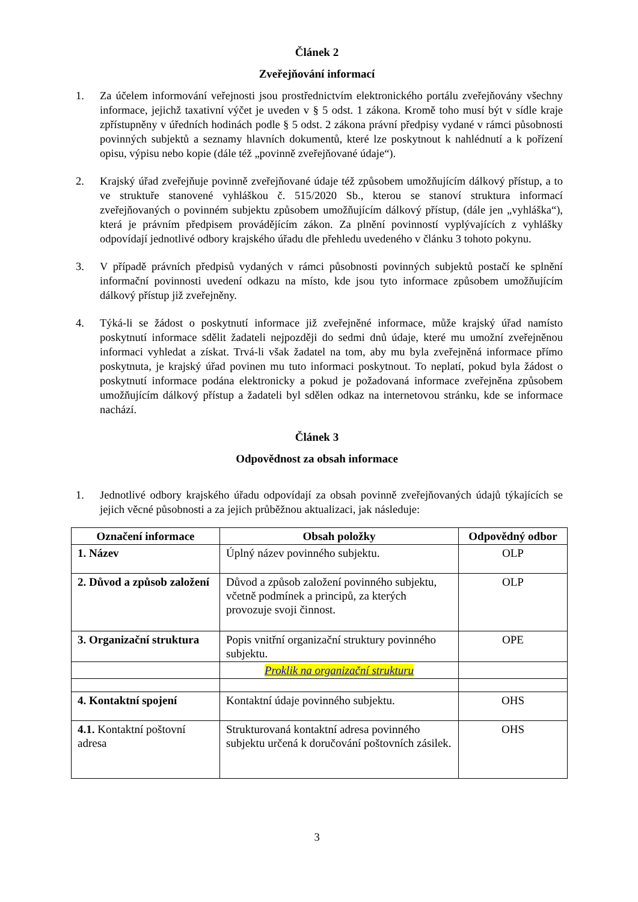Článek 2
Zveřejňování informací
1. Za účelem informování veřejnosti jsou prostřednictvím elektronického portálu zveřejňovány všechny informace, jejichž taxativní výčet je uveden v § 5 odst. 1 zákona. Kromě toho musí být v sídle kraje zpřístupněny v úředních hodinách podle § 5 odst. 2 zákona právní předpisy vydané v rámci působnosti povinných subjektů a seznamy hlavních dokumentů, které lze poskytnout k nahlédnutí a k pořízení opisu, výpisu nebo kopie (dále též „povinně zveřejňované údaje“).
2. Krajský úřad zveřejňuje povinně zveřejňované údaje též způsobem umožňujícím dálkový přístup, a to ve struktuře stanovené vyhláškou č. 515/2020 Sb., kterou se stanoví struktura informací zveřejňovaných o povinném subjektu způsobem umožňujícím dálkový přístup, (dále jen „vyhláška“), která je právním předpisem provádějícím zákon. Za plnění povinností vyplývajících z vyhlášky odpovídají jednotlivé odbory krajského úřadu dle přehledu uvedeného v článku 3 tohoto pokynu.
3. V případě právních předpisů vydaných v rámci působnosti povinných subjektů postačí ke splnění informační povinnosti uvedení odkazu na místo, kde jsou tyto informace způsobem umožňujícím dálkový přístup již zveřejněny.
4. Týká-li se žádost o poskytnutí informace již zveřejněné informace, může krajský úřad namísto poskytnutí informace sdělit žadateli nejpozději do sedmi dnů údaje, které mu umožní zveřejněnou informaci vyhledat a získat. Trvá-li však žadatel na tom, aby mu byla zveřejněná informace přímo poskytnuta, je krajský úřad povinen mu tuto informaci poskytnout. To neplatí, pokud byla žádost o poskytnutí informace podána elektronicky a pokud je požadovaná informace zveřejněna způsobem umožňujícím dálkový přístup a žadateli byl sdělen odkaz na internetovou stránku, kde se informace nachází.
Článek 3
Odpovědnost za obsah informace
1. Jednotlivé odbory krajského úřadu odpovídají za obsah povinně zveřejňovaných údajů týkajících se jejich věcné působnosti a za jejich průběžnou aktualizaci, jak následuje:
| Označení informace | Obsah položky | Odpovědný odbor |
| --- | --- | --- |
| 1. Název | Úplný název povinného subjektu. | OLP |
| 2. Důvod a způsob založení | Důvod a způsob založení povinného subjektu, včetně podmínek a principů, za kterých provozuje svoji činnost. | OLP |
| 3. Organizační struktura | Popis vnitřní organizační struktury povinného subjektu. | OPE |
| | Proklik na organizační strukturu | |
| 4. Kontaktní spojení | Kontaktní údaje povinného subjektu. | OHS |
| 4.1. Kontaktní poštovní adresa | Strukturovaná kontaktní adresa povinného subjektu určená k doručování poštovních zásilek. | OHS |
3